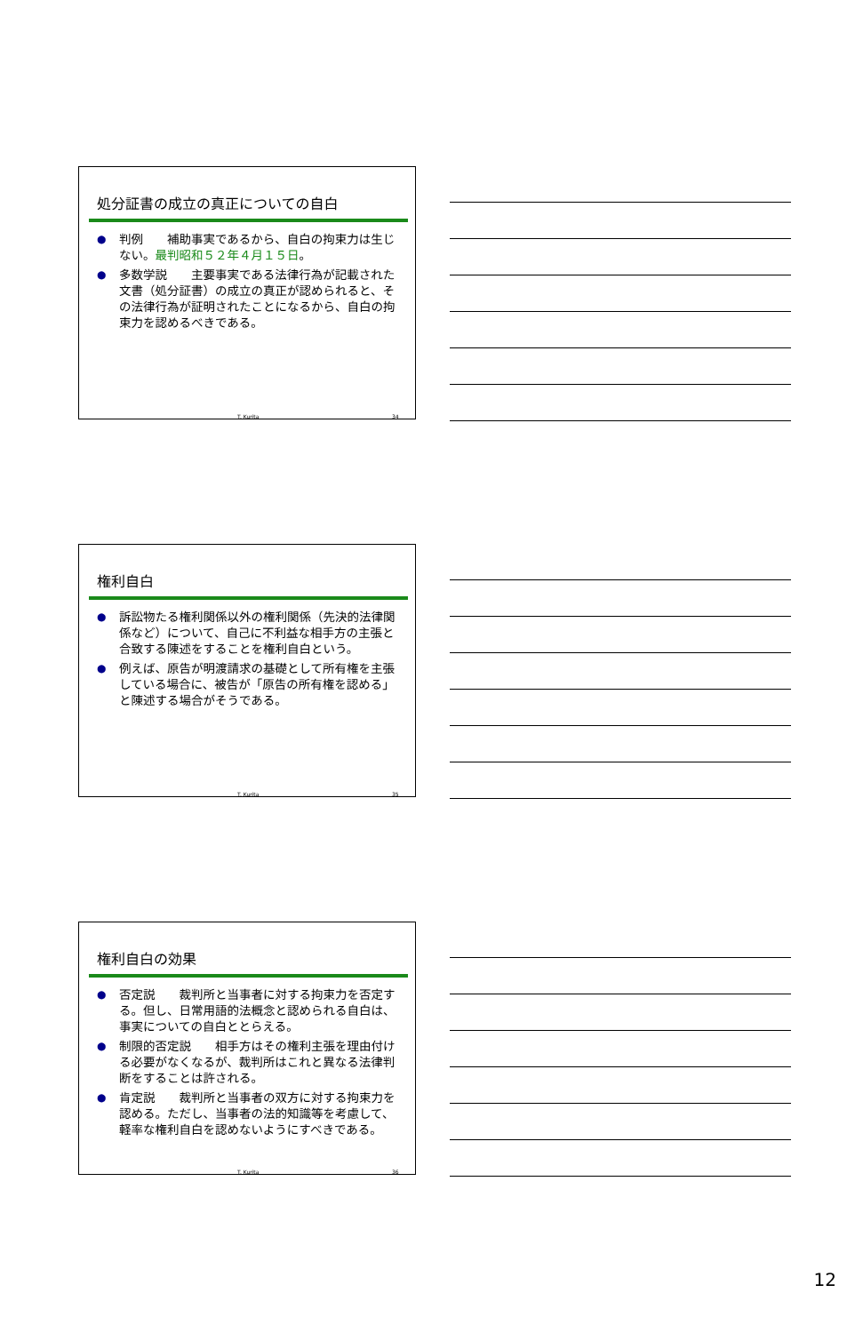処分証書の成立の真正についての自白
● 判例　　補助事実であるから、自白の拘束力は生じない。最判昭和５２年４月１５日。
● 多数学説　　主要事実である法律行為が記載された文書（処分証書）の成立の真正が認められると、その法律行為が証明されたことになるから、自白の拘束力を認めるべきである。
T. Kurita 34
権利自白
● 訴訟物たる権利関係以外の権利関係（先決的法律関係など）について、自己に不利益な相手方の主張と合致する陳述をすることを権利自白という。
● 例えば、原告が明渡請求の基礎として所有権を主張している場合に、被告が「原告の所有権を認める」と陳述する場合がそうである。
T. Kurita 35
権利自白の効果
● 否定説　　裁判所と当事者に対する拘束力を否定する。但し、日常用語的法概念と認められる自白は、事実についての自白ととらえる。
● 制限的否定説　　相手方はその権利主張を理由付ける必要がなくなるが、裁判所はこれと異なる法律判断をすることは許される。
● 肯定説　　裁判所と当事者の双方に対する拘束力を認める。ただし、当事者の法的知識等を考慮して、軽率な権利自白を認めないようにすべきである。
T. Kurita 36
12